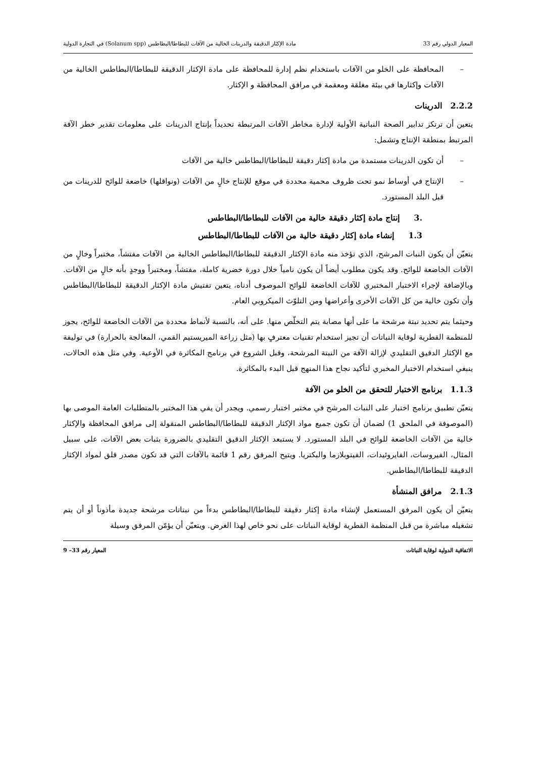المعيار الدولي رقم 33 مادة الإكثار الدقيقة والدرينات الخالية من الآفات للبطاطا/البطاطس (Solanum spp) في التجارة الدولية
– المحافظة على الخلو من الآفات باستخدام نظم إدارة للمحافظة على مادة الإكثار الدقيقة للبطاطا/البطاطس الخالية من الآفات وإكثارها في بيئة مغلقة ومعقمة في مرافق المحافظة و الإكثار.
2.2.2 الدرينات
يتعين أن ترتكز تدابير الصحة النباتية الأولية لإدارة مخاطر الآفات المرتبطة تحديداً بإنتاج الدرينات على معلومات تقدير خطر الآفة المرتبط بمنطقة الإنتاج وتشمل:
– أن تكون الدرينات مستمدة من مادة إكثار دقيقة للبطاطا/البطاطس خالية من الآفات
– الإنتاج في أوساط نمو تحت ظروف محمية محددة في موقع للإنتاج خالٍ من الآفات (ونواقلها) خاضعة للوائح للدرينات من قبل البلد المستورد.
.3 إنتاج مادة إكثار دقيقة خالية من الآفات للبطاطا/البطاطس
1.3 إنشاء مادة إكثار دقيقة خالية من الآفات للبطاطا/البطاطس
يتعيّن أن يكون النبات المرشح، الذي تؤخذ منه مادة الإكثار الدقيقة للبطاطا/البطاطس الخالية من الآفات مفتشاً، مختبراً وخالٍ من الآفات الخاضعة للوائح. وقد يكون مطلوب أيضاً أن يكون نامياً خلال دورة خضرية كاملة، مفتشاً، ومختبراً ووجدٍ بأنه خالٍ من الآفات. وبالإضافة لإجراء الاختبار المختبري للآفات الخاضعة للوائح الموصوف أدناه، يتعين تفتيش مادة الإكثار الدقيقة للبطاطا/البطاطس وأن تكون خالية من كل الآفات الأخرى وأعراضها ومن التلوّث الميكروبي العام.
وحيثما يتم تحديد نبتة مرشحة ما على أنها مصابة يتم التخلّص منها. على أنه، بالنسبة لأنماط محددة من الآفات الخاضعة للوائح، يجوز للمنظمة القطرية لوقاية النباتات أن تجيز استخدام تقنيات معترفٍ بها (مثل زراعة الميريستيم القمي، المعالجة بالحرارة) في توليفة مع الإكثار الدقيق التقليدي لإزالة الآفة من النبتة المرشحة، وقبل الشروع في برنامج المكاثرة في الأوعية. وفي مثل هذه الحالات، ينبغي استخدام الاختبار المخبري لتأكيد نجاح هذا المنهج قبل البدء بالمكاثرة.
1.1.3 برنامج الاختبار للتحقق من الخلو من الآفة
يتعيّن تطبيق برنامج اختبار على النبات المرشح في مختبر اختبار رسمي. ويجدر أن يفي هذا المختبر بالمتطلبات العامة الموصى بها (الموصوفة في الملحق 1) لضمان أن تكون جميع مواد الإكثار الدقيقة للبطاطا/البطاطس المنقولة إلى مرافق المحافظة والإكثار خالية من الآفات الخاضعة للوائح في البلد المستورد. لا يستبعد الإكثار الدقيق التقليدي بالضرورة بثبات بعض الآفات، على سبيل المثال، الفيروسات، الفايروئيدات، الفيتوبلازما والبكتريا. ويتيح المرفق رقم 1 قائمة بالآفات التي قد تكون مصدر قلق لمواد الإكثار الدقيقة للبطاطا/البطاطس.
2.1.3 مرافق المنشأة
يتعيّن أن يكون المرفق المستعمل لإنشاء مادة إكثار دقيقة للبطاطا/البطاطس بدءاً من نبتاتات مرشحة جديدة مأذوناً أو أن يتم تشغيله مباشرة من قبل المنظمة القطرية لوقاية النباتات على نحو خاص لهذا الغرض. ويتعيّن أن يؤمّن المرفق وسيلة
الاتفاقية الدولية لوقاية النباتات المعيار رقم 33– 9